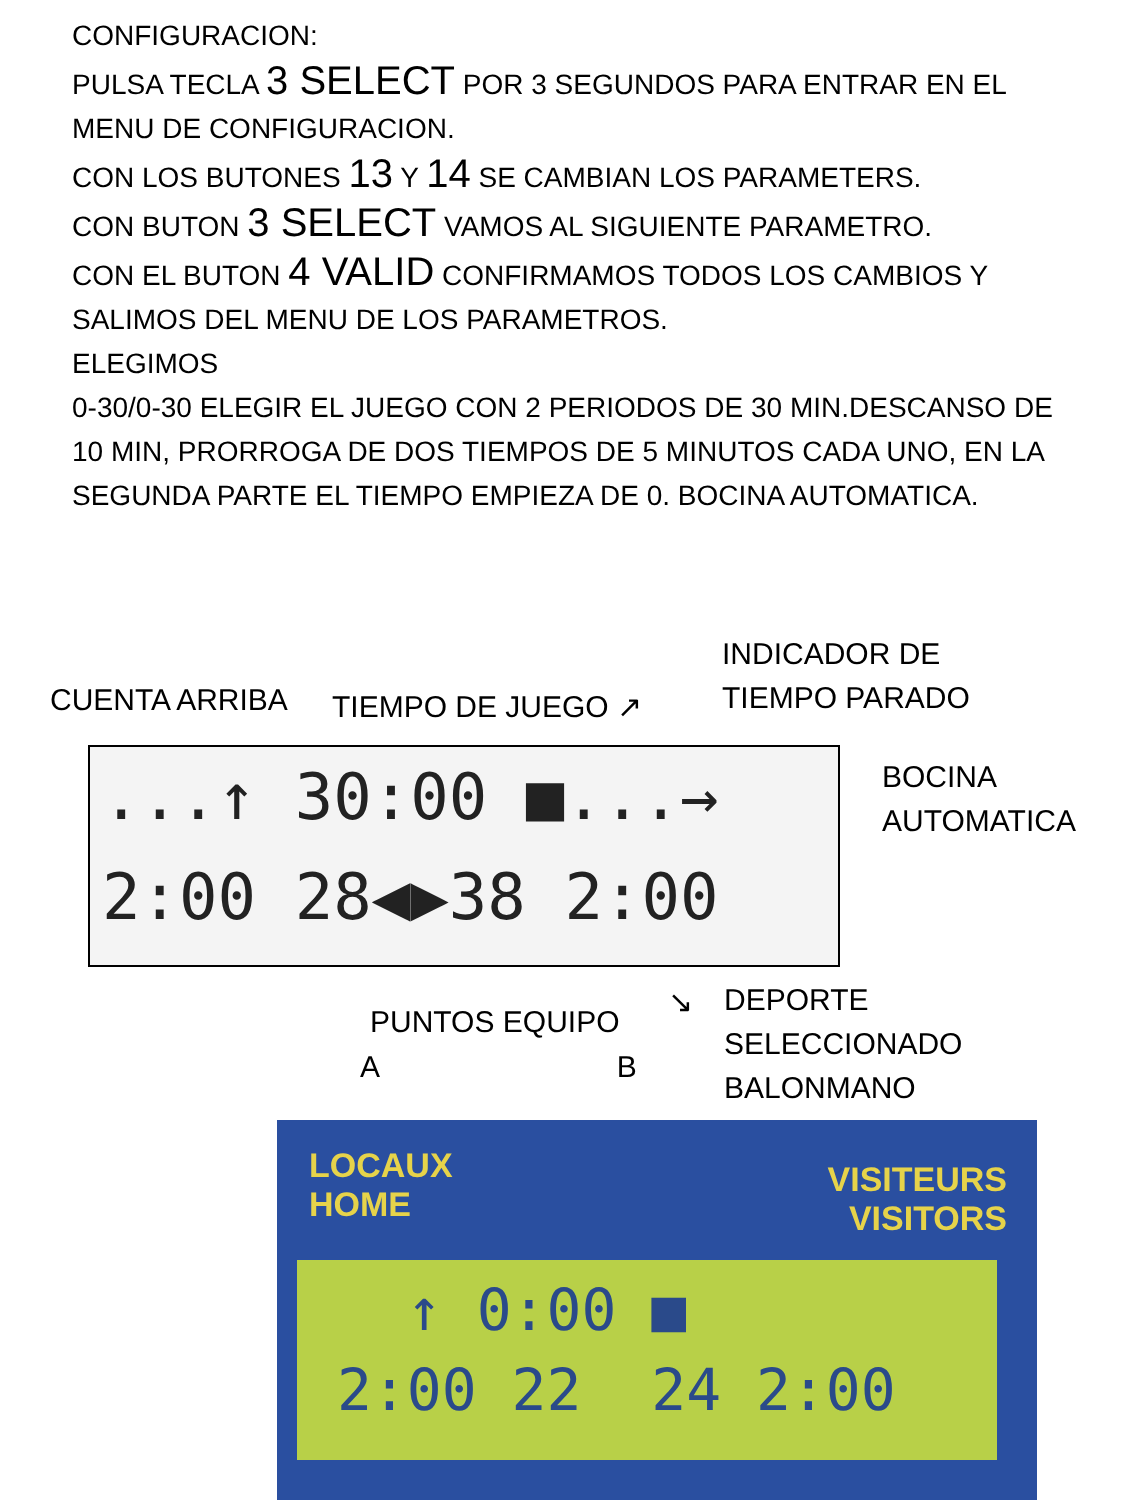CONFIGURACION:
PULSA TECLA 3 SELECT POR 3 SEGUNDOS PARA ENTRAR EN EL MENU DE CONFIGURACION.
CON LOS BUTONES 13 Y 14 SE CAMBIAN LOS PARAMETERS.
CON BUTON 3 SELECT VAMOS AL SIGUIENTE PARAMETRO.
CON EL BUTON 4 VALID CONFIRMAMOS TODOS LOS CAMBIOS Y SALIMOS DEL MENU DE LOS PARAMETROS.
ELEGIMOS
0-30/0-30 ELEGIR EL JUEGO CON 2 PERIODOS DE 30 MIN.DESCANSO DE 10 MIN, PRORROGA DE DOS TIEMPOS DE 5 MINUTOS CADA UNO, EN LA SEGUNDA PARTE EL TIEMPO EMPIEZA DE 0. BOCINA AUTOMATICA.
CUENTA ARRIBA TIEMPO DE JUEGO ↗
INDICADOR DE
TIEMPO PARADO
...↑ 30:00 ■...→
2:00 28◀▶38 2:00
BOCINA
AUTOMATICA
PUNTOS EQUIPO
A B
↘
DEPORTE
SELECCIONADO
BALONMANO
LOCAUX
HOME
VISITEURS
VISITORS
↑ 0:00 ■
2:00 22 24 2:00